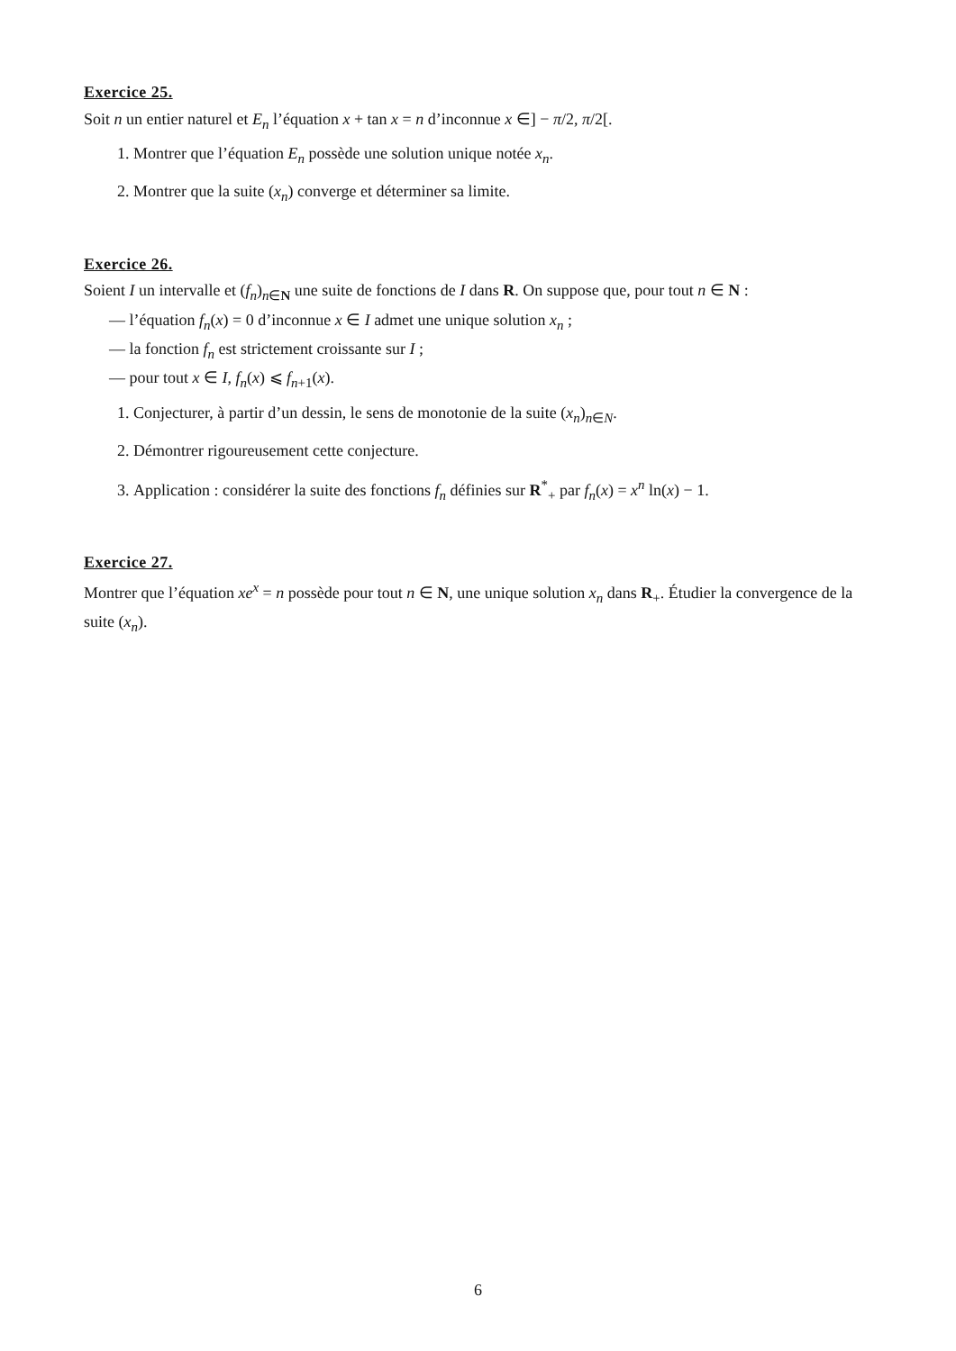Exercice 25.
Soit n un entier naturel et E<sub>n</sub> l’équation x + tan x = n d’inconnue x ∈] − π/2, π/2[.
1. Montrer que l’équation E<sub>n</sub> possède une solution unique notée x<sub>n</sub>.
2. Montrer que la suite (x<sub>n</sub>) converge et déterminer sa limite.
Exercice 26.
Soient I un intervalle et (f<sub>n</sub>)<sub>n∈N</sub> une suite de fonctions de I dans R. On suppose que, pour tout n ∈ N :
— l’équation f<sub>n</sub>(x) = 0 d’inconnue x ∈ I admet une unique solution x<sub>n</sub> ;
— la fonction f<sub>n</sub> est strictement croissante sur I ;
— pour tout x ∈ I, f<sub>n</sub>(x) ⩽ f<sub>n+1</sub>(x).
1. Conjecturer, à partir d’un dessin, le sens de monotonie de la suite (x<sub>n</sub>)<sub>n∈N</sub>.
2. Démontrer rigoureusement cette conjecture.
3. Application : considérer la suite des fonctions f<sub>n</sub> définies sur R<sup>*</sup><sub>+</sub> par f<sub>n</sub>(x) = x<sup>n</sup> ln(x) − 1.
Exercice 27.
Montrer que l’équation xe<sup>x</sup> = n possède pour tout n ∈ N, une unique solution x<sub>n</sub> dans R<sub>+</sub>. Étudier la convergence de la suite (x<sub>n</sub>).
6